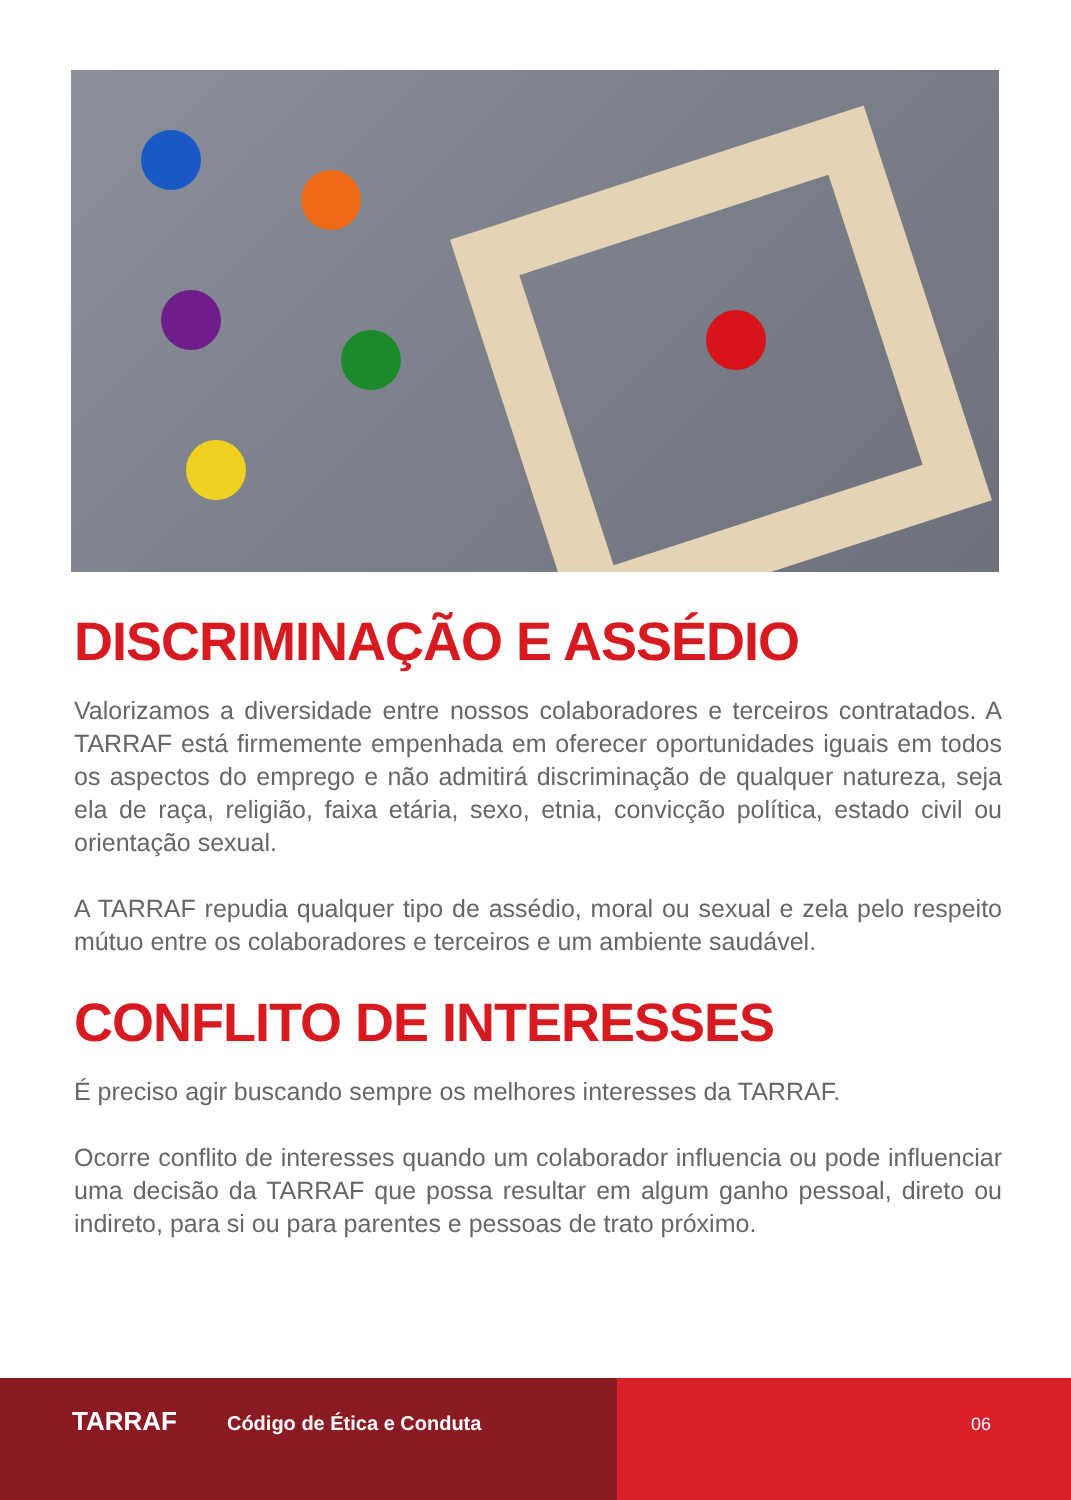DISCRIMINAÇÃO E ASSÉDIO
Valorizamos a diversidade entre nossos colaboradores e terceiros contratados. A TARRAF está firmemente empenhada em oferecer oportunidades iguais em todos os aspectos do emprego e não admitirá discriminação de qualquer natureza, seja ela de raça, religião, faixa etária, sexo, etnia, convicção política, estado civil ou orientação sexual.
A TARRAF repudia qualquer tipo de assédio, moral ou sexual e zela pelo respeito mútuo entre os colaboradores e terceiros e um ambiente saudável.
CONFLITO DE INTERESSES
É preciso agir buscando sempre os melhores interesses da TARRAF.
Ocorre conflito de interesses quando um colaborador influencia ou pode influenciar uma decisão da TARRAF que possa resultar em algum ganho pessoal, direto ou indireto, para si ou para parentes e pessoas de trato próximo.
TARRAF Código de Ética e Conduta 06